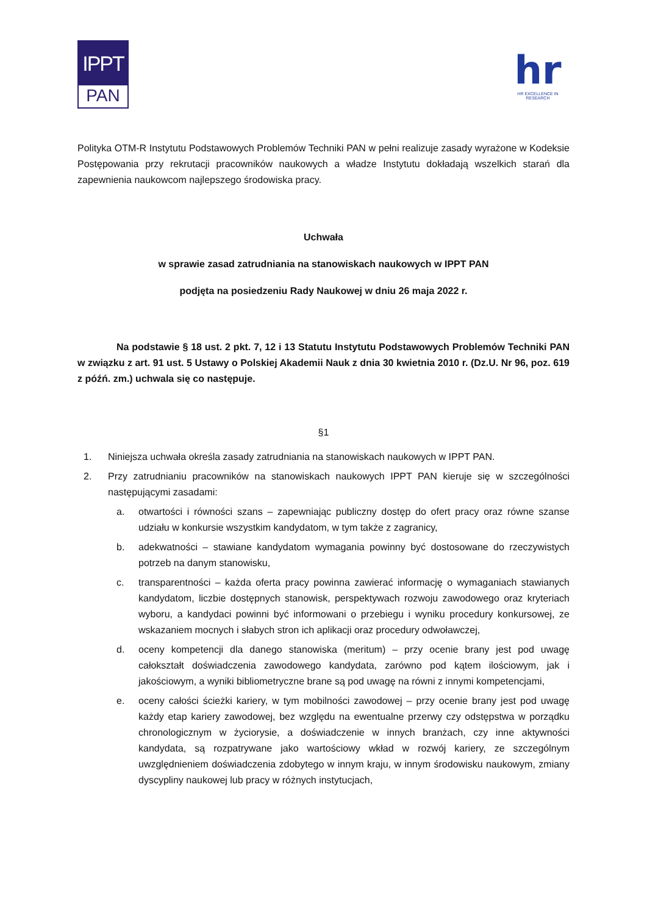IPPT
PAN
hr
HR EXCELLENCE IN RESEARCH
Polityka OTM-R Instytutu Podstawowych Problemów Techniki PAN w pełni realizuje zasady wyrażone w Kodeksie Postępowania przy rekrutacji pracowników naukowych a władze Instytutu dokładają wszelkich starań dla zapewnienia naukowcom najlepszego środowiska pracy.
Uchwała
w sprawie zasad zatrudniania na stanowiskach naukowych w IPPT PAN
podjęta na posiedzeniu Rady Naukowej w dniu 26 maja 2022 r.
Na podstawie § 18 ust. 2 pkt. 7, 12 i 13 Statutu Instytutu Podstawowych Problemów Techniki PAN w związku z art. 91 ust. 5 Ustawy o Polskiej Akademii Nauk z dnia 30 kwietnia 2010 r. (Dz.U. Nr 96, poz. 619 z późń. zm.) uchwala się co następuje.
§1
1. Niniejsza uchwała określa zasady zatrudniania na stanowiskach naukowych w IPPT PAN.
2. Przy zatrudnianiu pracowników na stanowiskach naukowych IPPT PAN kieruje się w szczególności następującymi zasadami:
a. otwartości i równości szans – zapewniając publiczny dostęp do ofert pracy oraz równe szanse udziału w konkursie wszystkim kandydatom, w tym także z zagranicy,
b. adekwatności – stawiane kandydatom wymagania powinny być dostosowane do rzeczywistych potrzeb na danym stanowisku,
c. transparentności – każda oferta pracy powinna zawierać informację o wymaganiach stawianych kandydatom, liczbie dostępnych stanowisk, perspektywach rozwoju zawodowego oraz kryteriach wyboru, a kandydaci powinni być informowani o przebiegu i wyniku procedury konkursowej, ze wskazaniem mocnych i słabych stron ich aplikacji oraz procedury odwoławczej,
d. oceny kompetencji dla danego stanowiska (meritum) – przy ocenie brany jest pod uwagę całokształt doświadczenia zawodowego kandydata, zarówno pod kątem ilościowym, jak i jakościowym, a wyniki bibliometryczne brane są pod uwagę na równi z innymi kompetencjami,
e. oceny całości ścieżki kariery, w tym mobilności zawodowej – przy ocenie brany jest pod uwagę każdy etap kariery zawodowej, bez względu na ewentualne przerwy czy odstępstwa w porządku chronologicznym w życiorysie, a doświadczenie w innych branżach, czy inne aktywności kandydata, są rozpatrywane jako wartościowy wkład w rozwój kariery, ze szczególnym uwzględnieniem doświadczenia zdobytego w innym kraju, w innym środowisku naukowym, zmiany dyscypliny naukowej lub pracy w różnych instytucjach,